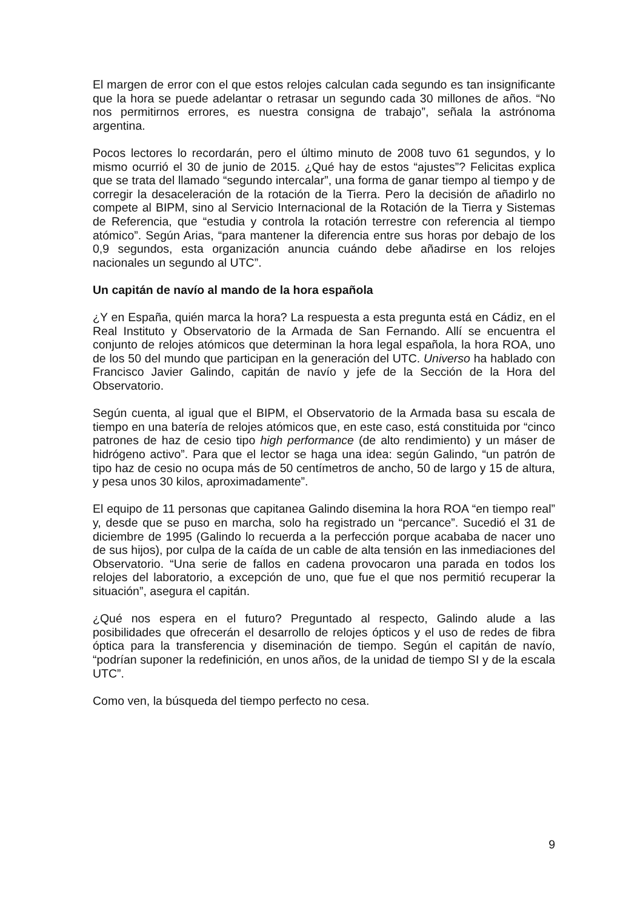El margen de error con el que estos relojes calculan cada segundo es tan insignificante que la hora se puede adelantar o retrasar un segundo cada 30 millones de años. “No nos permitirnos errores, es nuestra consigna de trabajo”, señala la astrónoma argentina.
Pocos lectores lo recordarán, pero el último minuto de 2008 tuvo 61 segundos, y lo mismo ocurrió el 30 de junio de 2015. ¿Qué hay de estos “ajustes”? Felicitas explica que se trata del llamado “segundo intercalar”, una forma de ganar tiempo al tiempo y de corregir la desaceleración de la rotación de la Tierra. Pero la decisión de añadirlo no compete al BIPM, sino al Servicio Internacional de la Rotación de la Tierra y Sistemas de Referencia, que “estudia y controla la rotación terrestre con referencia al tiempo atómico”. Según Arias, “para mantener la diferencia entre sus horas por debajo de los 0,9 segundos, esta organización anuncia cuándo debe añadirse en los relojes nacionales un segundo al UTC”.
Un capitán de navío al mando de la hora española
¿Y en España, quién marca la hora? La respuesta a esta pregunta está en Cádiz, en el Real Instituto y Observatorio de la Armada de San Fernando. Allí se encuentra el conjunto de relojes atómicos que determinan la hora legal española, la hora ROA, uno de los 50 del mundo que participan en la generación del UTC. Universo ha hablado con Francisco Javier Galindo, capitán de navío y jefe de la Sección de la Hora del Observatorio.
Según cuenta, al igual que el BIPM, el Observatorio de la Armada basa su escala de tiempo en una batería de relojes atómicos que, en este caso, está constituida por “cinco patrones de haz de cesio tipo high performance (de alto rendimiento) y un máser de hidrógeno activo”. Para que el lector se haga una idea: según Galindo, “un patrón de tipo haz de cesio no ocupa más de 50 centímetros de ancho, 50 de largo y 15 de altura, y pesa unos 30 kilos, aproximadamente”.
El equipo de 11 personas que capitanea Galindo disemina la hora ROA “en tiempo real” y, desde que se puso en marcha, solo ha registrado un “percance”. Sucedió el 31 de diciembre de 1995 (Galindo lo recuerda a la perfección porque acababa de nacer uno de sus hijos), por culpa de la caída de un cable de alta tensión en las inmediaciones del Observatorio. “Una serie de fallos en cadena provocaron una parada en todos los relojes del laboratorio, a excepción de uno, que fue el que nos permitió recuperar la situación”, asegura el capitán.
¿Qué nos espera en el futuro? Preguntado al respecto, Galindo alude a las posibilidades que ofrecerán el desarrollo de relojes ópticos y el uso de redes de fibra óptica para la transferencia y diseminación de tiempo. Según el capitán de navío, “podrían suponer la redefinición, en unos años, de la unidad de tiempo SI y de la escala UTC”.
Como ven, la búsqueda del tiempo perfecto no cesa.
9